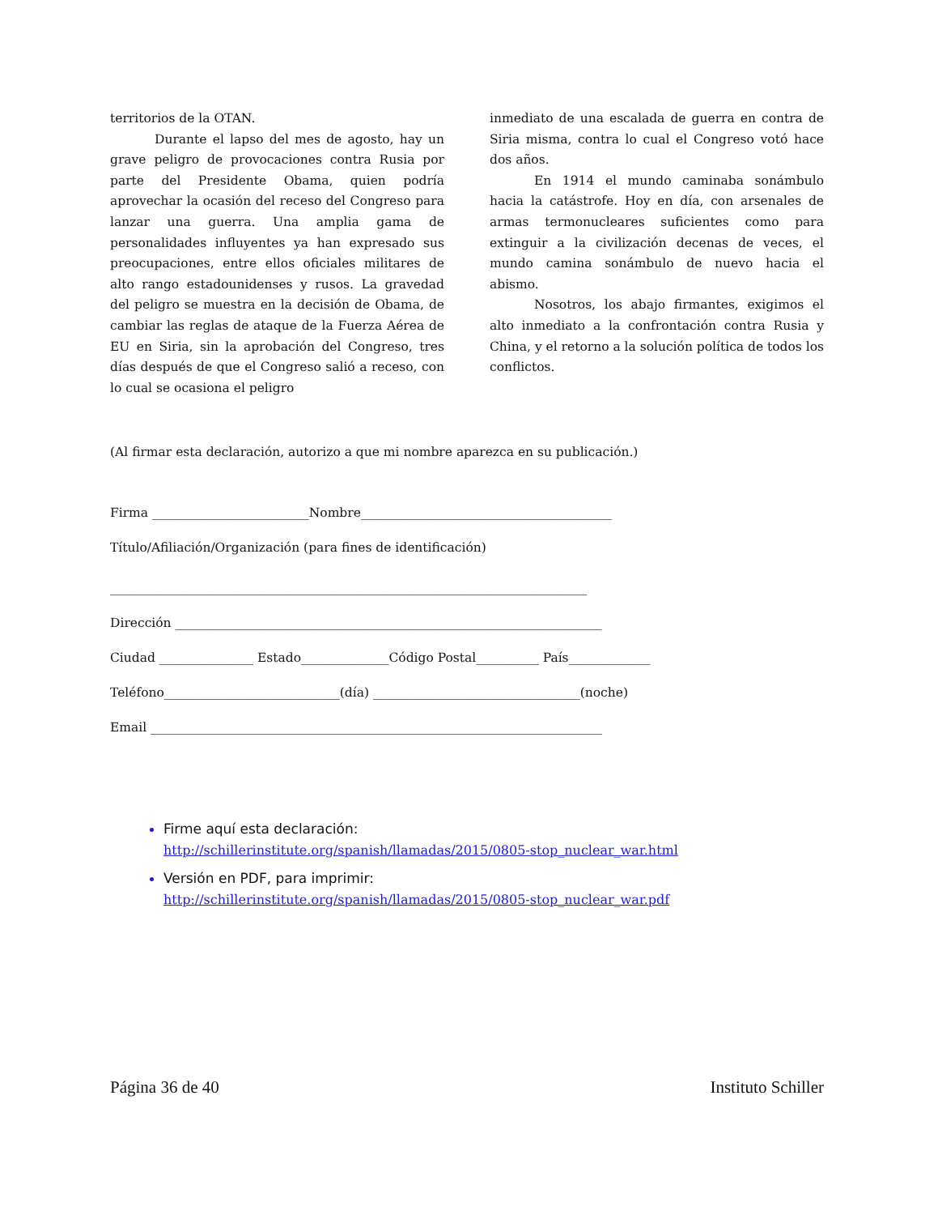territorios de la OTAN.
Durante el lapso del mes de agosto, hay un grave peligro de provocaciones contra Rusia por parte del Presidente Obama, quien podría aprovechar la ocasión del receso del Congreso para lanzar una guerra. Una amplia gama de personalidades influyentes ya han expresado sus preocupaciones, entre ellos oficiales militares de alto rango estadounidenses y rusos. La gravedad del peligro se muestra en la decisión de Obama, de cambiar las reglas de ataque de la Fuerza Aérea de EU en Siria, sin la aprobación del Congreso, tres días después de que el Congreso salió a receso, con lo cual se ocasiona el peligro
inmediato de una escalada de guerra en contra de Siria misma, contra lo cual el Congreso votó hace dos años.
En 1914 el mundo caminaba sonámbulo hacia la catástrofe. Hoy en día, con arsenales de armas termonucleares suficientes como para extinguir a la civilización decenas de veces, el mundo camina sonámbulo de nuevo hacia el abismo.
Nosotros, los abajo firmantes, exigimos el alto inmediato a la confrontación contra Rusia y China, y el retorno a la solución política de todos los conflictos.
(Al firmar esta declaración, autorizo a que mi nombre aparezca en su publicación.)
Firma _________________________Nombre________________________________________
Título/Afiliación/Organización (para fines de identificación)
____________________________________________________________________________
Dirección ____________________________________________________________________
Ciudad _______________ Estado______________Código Postal__________ País_____________
Teléfono____________________________(día) _________________________________(noche)
Email ________________________________________________________________________
Firme aquí esta declaración:
http://schillerinstitute.org/spanish/llamadas/2015/0805-stop_nuclear_war.html
Versión en PDF, para imprimir:
http://schillerinstitute.org/spanish/llamadas/2015/0805-stop_nuclear_war.pdf
Página 36 de 40 Instituto Schiller